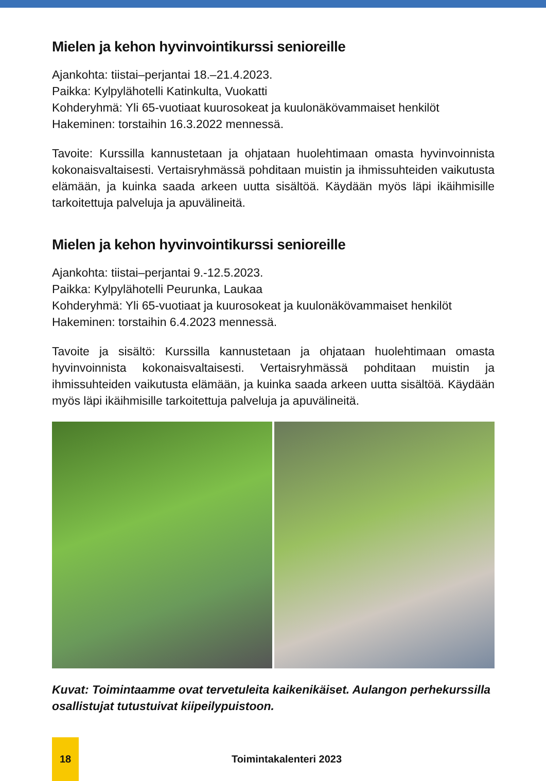Mielen ja kehon hyvinvointikurssi senioreille
Ajankohta: tiistai–perjantai 18.–21.4.2023.
Paikka: Kylpylähotelli Katinkulta, Vuokatti
Kohderyhmä: Yli 65-vuotiaat kuurosokeat ja kuulonäkövammaiset henkilöt
Hakeminen: torstaihin 16.3.2022 mennessä.
Tavoite: Kurssilla kannustetaan ja ohjataan huolehtimaan omasta hyvinvoinnista kokonaisvaltaisesti. Vertaisryhmässä pohditaan muistin ja ihmissuhteiden vaikutusta elämään, ja kuinka saada arkeen uutta sisältöä. Käydään myös läpi ikäihmisille tarkoitettuja palveluja ja apuvälineitä.
Mielen ja kehon hyvinvointikurssi senioreille
Ajankohta: tiistai–perjantai 9.-12.5.2023.
Paikka: Kylpylähotelli Peurunka, Laukaa
Kohderyhmä: Yli 65-vuotiaat ja kuurosokeat ja kuulonäkövammaiset henkilöt
Hakeminen: torstaihin 6.4.2023 mennessä.
Tavoite ja sisältö: Kurssilla kannustetaan ja ohjataan huolehtimaan omasta hyvinvoinnista kokonaisvaltaisesti. Vertaisryhmässä pohditaan muistin ja ihmissuhteiden vaikutusta elämään, ja kuinka saada arkeen uutta sisältöä. Käydään myös läpi ikäihmisille tarkoitettuja palveluja ja apuvälineitä.
Kuvat: Toimintaamme ovat tervetuleita kaikenikäiset. Aulangon perhekurssilla osallistujat tutustuivat kiipeilypuistoon.
18
Toimintakalenteri 2023